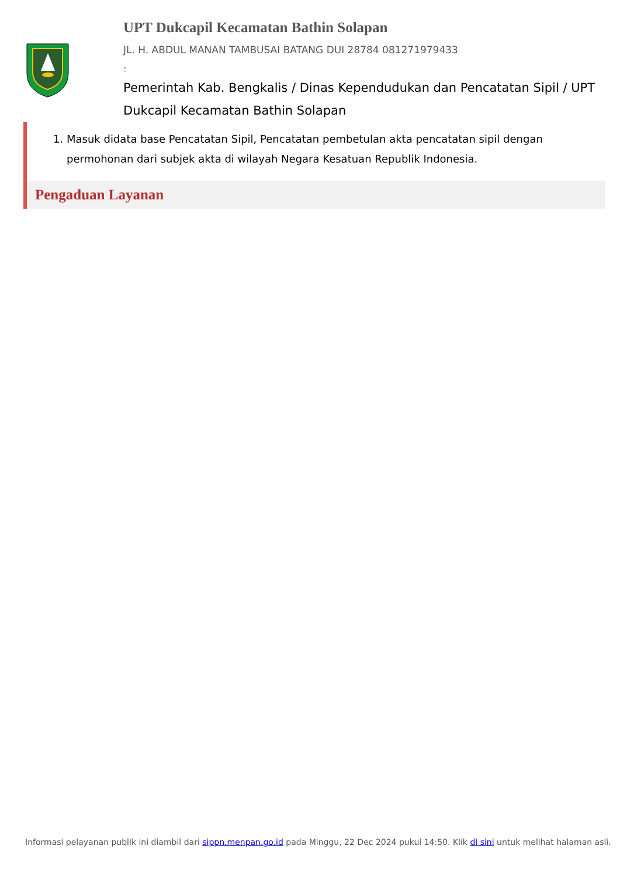UPT Dukcapil Kecamatan Bathin Solapan
JL. H. ABDUL MANAN TAMBUSAI BATANG DUI 28784 081271979433
-
Pemerintah Kab. Bengkalis / Dinas Kependudukan dan Pencatatan Sipil / UPT Dukcapil Kecamatan Bathin Solapan
1. Masuk didata base Pencatatan Sipil, Pencatatan pembetulan akta pencatatan sipil dengan permohonan dari subjek akta di wilayah Negara Kesatuan Republik Indonesia.
Pengaduan Layanan
Informasi pelayanan publik ini diambil dari sippn.menpan.go.id pada Minggu, 22 Dec 2024 pukul 14:50. Klik di sini untuk melihat halaman asli.